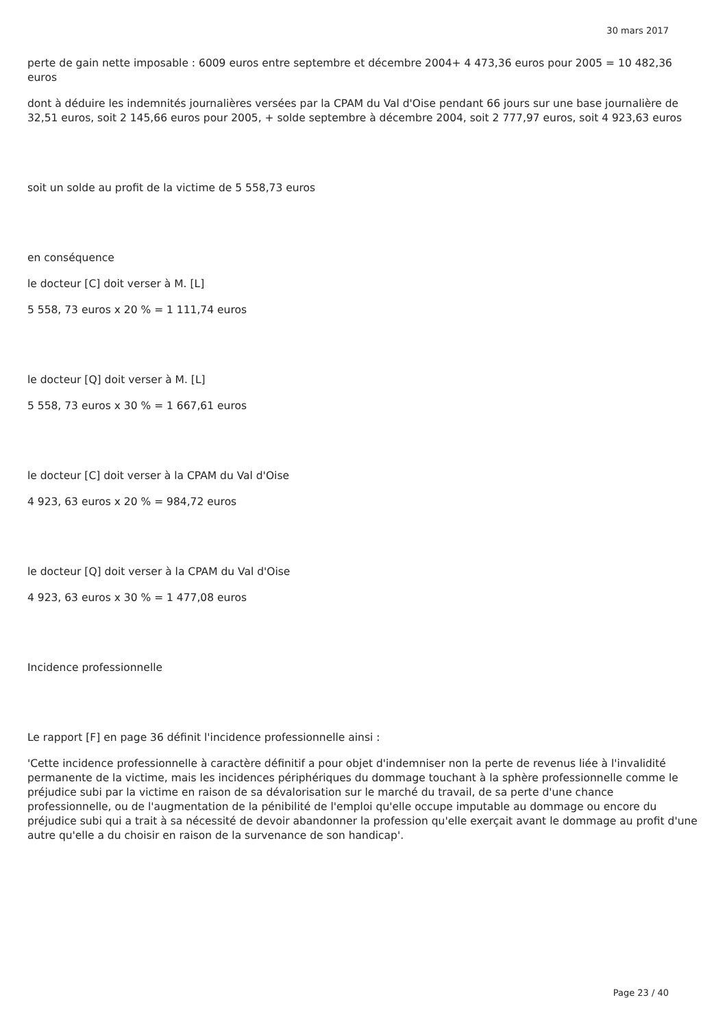30 mars 2017
perte de gain nette imposable : 6009 euros entre septembre et décembre 2004+ 4 473,36 euros pour 2005 = 10 482,36 euros
dont à déduire les indemnités journalières versées par la CPAM du Val d'Oise pendant 66 jours sur une base journalière de 32,51 euros, soit 2 145,66 euros pour 2005, + solde septembre à décembre 2004, soit 2 777,97 euros, soit 4 923,63 euros
soit un solde au profit de la victime de 5 558,73 euros
en conséquence
le docteur [C] doit verser à M. [L]
5 558, 73 euros x 20 % = 1 111,74 euros
le docteur [Q] doit verser à M. [L]
5 558, 73 euros x 30 % = 1 667,61 euros
le docteur [C] doit verser à la CPAM du Val d'Oise
4 923, 63 euros x 20 % = 984,72 euros
le docteur [Q] doit verser à la CPAM du Val d'Oise
4 923, 63 euros x 30 % = 1 477,08 euros
Incidence professionnelle
Le rapport [F] en page 36 définit l'incidence professionnelle ainsi :
'Cette incidence professionnelle à caractère définitif a pour objet d'indemniser non la perte de revenus liée à l'invalidité permanente de la victime, mais les incidences périphériques du dommage touchant à la sphère professionnelle comme le préjudice subi par la victime en raison de sa dévalorisation sur le marché du travail, de sa perte d'une chance professionnelle, ou de l'augmentation de la pénibilité de l'emploi qu'elle occupe imputable au dommage ou encore du préjudice subi qui a trait à sa nécessité de devoir abandonner la profession qu'elle exerçait avant le dommage au profit d'une autre qu'elle a du choisir en raison de la survenance de son handicap'.
Page 23 / 40